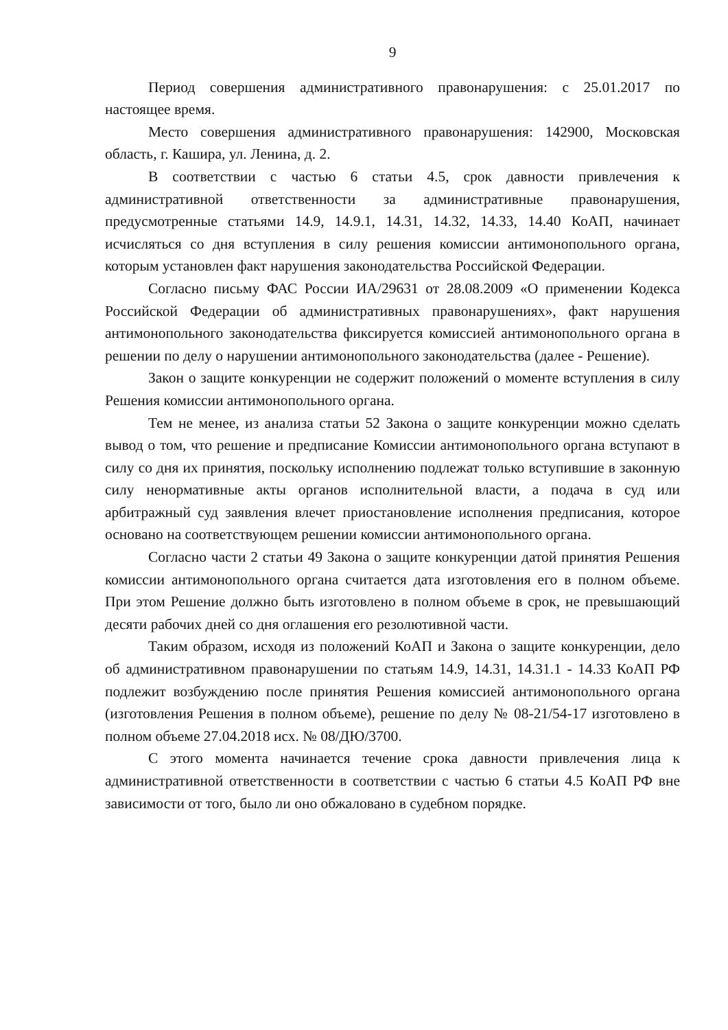9
Период совершения административного правонарушения: с 25.01.2017 по настоящее время.
Место совершения административного правонарушения: 142900, Московская область, г. Кашира, ул. Ленина, д. 2.
В соответствии с частью 6 статьи 4.5, срок давности привлечения к административной ответственности за административные правонарушения, предусмотренные статьями 14.9, 14.9.1, 14.31, 14.32, 14.33, 14.40 КоАП, начинает исчисляться со дня вступления в силу решения комиссии антимонопольного органа, которым установлен факт нарушения законодательства Российской Федерации.
Согласно письму ФАС России ИА/29631 от 28.08.2009 «О применении Кодекса Российской Федерации об административных правонарушениях», факт нарушения антимонопольного законодательства фиксируется комиссией антимонопольного органа в решении по делу о нарушении антимонопольного законодательства (далее - Решение).
Закон о защите конкуренции не содержит положений о моменте вступления в силу Решения комиссии антимонопольного органа.
Тем не менее, из анализа статьи 52 Закона о защите конкуренции можно сделать вывод о том, что решение и предписание Комиссии антимонопольного органа вступают в силу со дня их принятия, поскольку исполнению подлежат только вступившие в законную силу ненормативные акты органов исполнительной власти, а подача в суд или арбитражный суд заявления влечет приостановление исполнения предписания, которое основано на соответствующем решении комиссии антимонопольного органа.
Согласно части 2 статьи 49 Закона о защите конкуренции датой принятия Решения комиссии антимонопольного органа считается дата изготовления его в полном объеме. При этом Решение должно быть изготовлено в полном объеме в срок, не превышающий десяти рабочих дней со дня оглашения его резолютивной части.
Таким образом, исходя из положений КоАП и Закона о защите конкуренции, дело об административном правонарушении по статьям 14.9, 14.31, 14.31.1 - 14.33 КоАП РФ подлежит возбуждению после принятия Решения комиссией антимонопольного органа (изготовления Решения в полном объеме), решение по делу № 08-21/54-17 изготовлено в полном объеме 27.04.2018 исх. № 08/ДЮ/3700.
С этого момента начинается течение срока давности привлечения лица к административной ответственности в соответствии с частью 6 статьи 4.5 КоАП РФ вне зависимости от того, было ли оно обжаловано в судебном порядке.